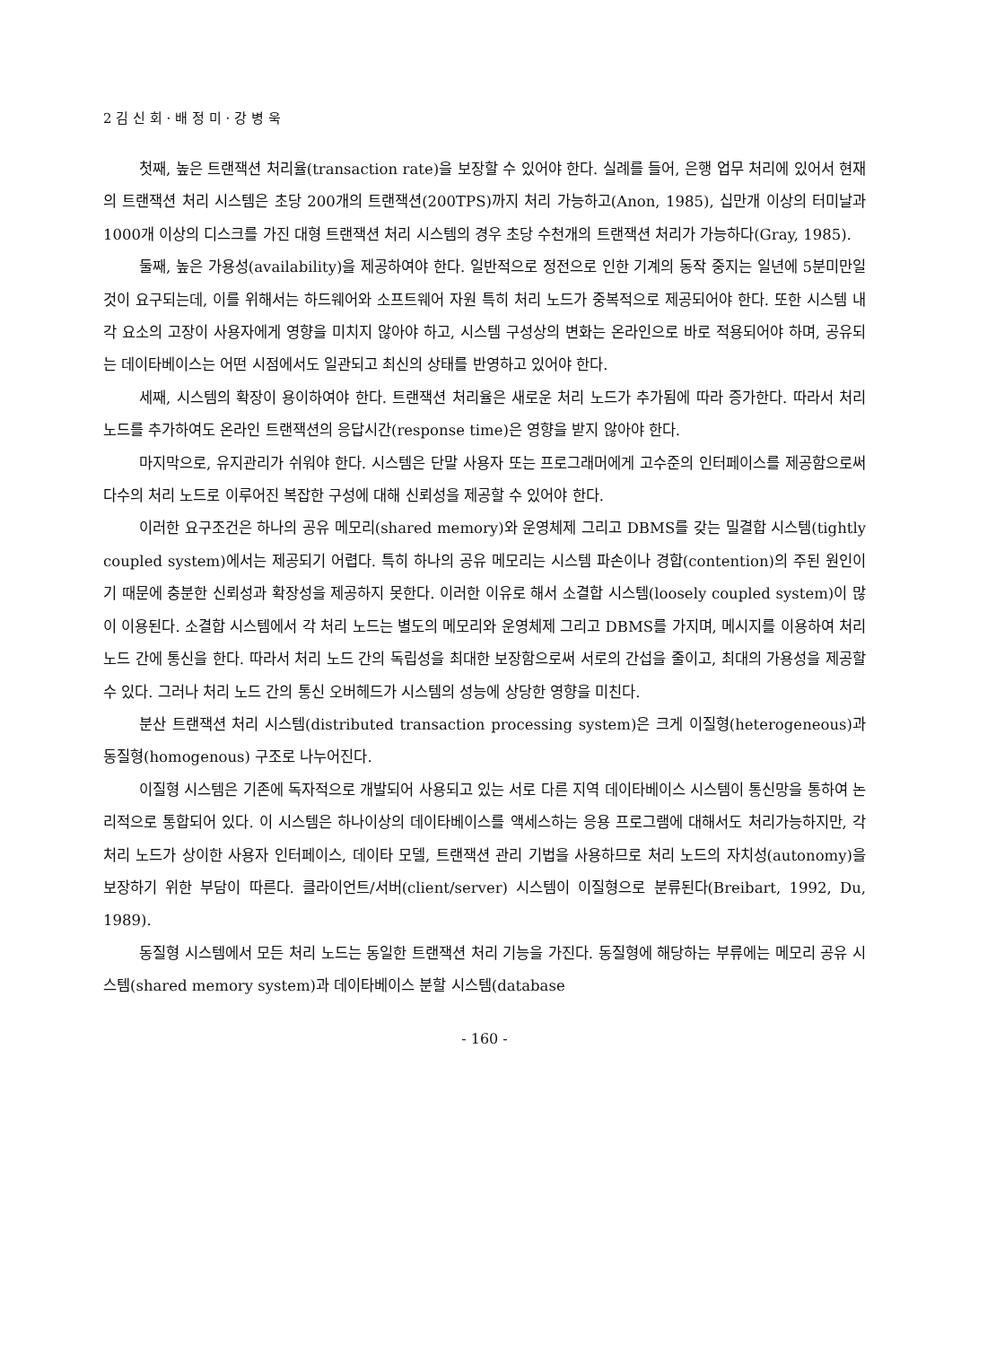2 김 신 회 · 배 정 미 · 강 병 욱
첫째, 높은 트랜잭션 처리율(transaction rate)을 보장할 수 있어야 한다. 실례를 들어, 은행 업무 처리에 있어서 현재의 트랜잭션 처리 시스템은 초당 200개의 트랜잭션(200TPS)까지 처리 가능하고(Anon, 1985), 십만개 이상의 터미날과 1000개 이상의 디스크를 가진 대형 트랜잭션 처리 시스템의 경우 초당 수천개의 트랜잭션 처리가 가능하다(Gray, 1985).
둘째, 높은 가용성(availability)을 제공하여야 한다. 일반적으로 정전으로 인한 기계의 동작 중지는 일년에 5분미만일 것이 요구되는데, 이를 위해서는 하드웨어와 소프트웨어 자원 특히 처리 노드가 중복적으로 제공되어야 한다. 또한 시스템 내 각 요소의 고장이 사용자에게 영향을 미치지 않아야 하고, 시스템 구성상의 변화는 온라인으로 바로 적용되어야 하며, 공유되는 데이타베이스는 어떤 시점에서도 일관되고 최신의 상태를 반영하고 있어야 한다.
세째, 시스템의 확장이 용이하여야 한다. 트랜잭션 처리율은 새로운 처리 노드가 추가됨에 따라 증가한다. 따라서 처리 노드를 추가하여도 온라인 트랜잭션의 응답시간(response time)은 영향을 받지 않아야 한다.
마지막으로, 유지관리가 쉬워야 한다. 시스템은 단말 사용자 또는 프로그래머에게 고수준의 인터페이스를 제공함으로써 다수의 처리 노드로 이루어진 복잡한 구성에 대해 신뢰성을 제공할 수 있어야 한다.
이러한 요구조건은 하나의 공유 메모리(shared memory)와 운영체제 그리고 DBMS를 갖는 밀결합 시스템(tightly coupled system)에서는 제공되기 어렵다. 특히 하나의 공유 메모리는 시스템 파손이나 경합(contention)의 주된 원인이기 때문에 충분한 신뢰성과 확장성을 제공하지 못한다. 이러한 이유로 해서 소결합 시스템(loosely coupled system)이 많이 이용된다. 소결합 시스템에서 각 처리 노드는 별도의 메모리와 운영체제 그리고 DBMS를 가지며, 메시지를 이용하여 처리 노드 간에 통신을 한다. 따라서 처리 노드 간의 독립성을 최대한 보장함으로써 서로의 간섭을 줄이고, 최대의 가용성을 제공할 수 있다. 그러나 처리 노드 간의 통신 오버헤드가 시스템의 성능에 상당한 영향을 미친다.
분산 트랜잭션 처리 시스템(distributed transaction processing system)은 크게 이질형(heterogeneous)과 동질형(homogenous) 구조로 나누어진다.
이질형 시스템은 기존에 독자적으로 개발되어 사용되고 있는 서로 다른 지역 데이타베이스 시스템이 통신망을 통하여 논리적으로 통합되어 있다. 이 시스템은 하나이상의 데이타베이스를 액세스하는 응용 프로그램에 대해서도 처리가능하지만, 각 처리 노드가 상이한 사용자 인터페이스, 데이타 모델, 트랜잭션 관리 기법을 사용하므로 처리 노드의 자치성(autonomy)을 보장하기 위한 부담이 따른다. 클라이언트/서버(client/server) 시스템이 이질형으로 분류된다(Breibart, 1992, Du, 1989).
동질형 시스템에서 모든 처리 노드는 동일한 트랜잭션 처리 기능을 가진다. 동질형에 해당하는 부류에는 메모리 공유 시스템(shared memory system)과 데이타베이스 분할 시스템(database
- 160 -